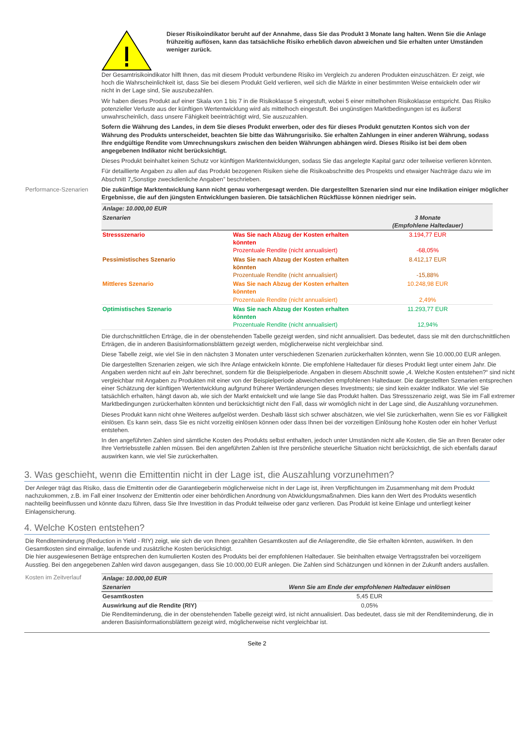Dieser Risikoindikator beruht auf der Annahme, dass Sie das Produkt 3 Monate lang halten. Wenn Sie die Anlage frühzeitig auflösen, kann das tatsächliche Risiko erheblich davon abweichen und Sie erhalten unter Umständen weniger zurück.
Der Gesamtrisikoindikator hilft Ihnen, das mit diesem Produkt verbundene Risiko im Vergleich zu anderen Produkten einzuschätzen. Er zeigt, wie hoch die Wahrscheinlichkeit ist, dass Sie bei diesem Produkt Geld verlieren, weil sich die Märkte in einer bestimmten Weise entwickeln oder wir nicht in der Lage sind, Sie auszubezahlen.
Wir haben dieses Produkt auf einer Skala von 1 bis 7 in die Risikoklasse 5 eingestuft, wobei 5 einer mittelhohen Risikoklasse entspricht. Das Risiko potenzieller Verluste aus der künftigen Wertentwicklung wird als mittelhoch eingestuft. Bei ungünstigen Marktbedingungen ist es äußerst unwahrscheinlich, dass unsere Fähigkeit beeinträchtigt wird, Sie auszuzahlen.
Sofern die Währung des Landes, in dem Sie dieses Produkt erwerben, oder des für dieses Produkt genutzten Kontos sich von der Währung des Produkts unterscheidet, beachten Sie bitte das Währungsrisiko. Sie erhalten Zahlungen in einer anderen Währung, sodass Ihre endgültige Rendite vom Umrechnungskurs zwischen den beiden Währungen abhängen wird. Dieses Risiko ist bei dem oben angegebenen Indikator nicht berücksichtigt.
Dieses Produkt beinhaltet keinen Schutz vor künftigen Marktentwicklungen, sodass Sie das angelegte Kapital ganz oder teilweise verlieren könnten.
Für detaillierte Angaben zu allen auf das Produkt bezogenen Risiken siehe die Risikoabschnitte des Prospekts und etwaiger Nachträge dazu wie im Abschnitt 7„Sonstige zweckdienliche Angaben” beschrieben.
Performance-Szenarien Die zukünftige Marktentwicklung kann nicht genau vorhergesagt werden. Die dargestellten Szenarien sind nur eine Indikation einiger möglicher Ergebnisse, die auf den jüngsten Entwicklungen basieren. Die tatsächlichen Rückflüsse können niedriger sein.
| Anlage: 10.000,00 EUR | | |
| Szenarien | | 3 Monate (Empfohlene Haltedauer) |
| Stressszenario | Was Sie nach Abzug der Kosten erhalten könnten Prozentuale Rendite (nicht annualisiert) | 3.194,77 EUR -68,05% |
| Pessimistisches Szenario | Was Sie nach Abzug der Kosten erhalten könnten Prozentuale Rendite (nicht annualisiert) | 8.412,17 EUR -15,88% |
| Mittleres Szenario | Was Sie nach Abzug der Kosten erhalten könnten Prozentuale Rendite (nicht annualisiert) | 10.248,98 EUR 2,49% |
| Optimistisches Szenario | Was Sie nach Abzug der Kosten erhalten könnten Prozentuale Rendite (nicht annualisiert) | 11.293,77 EUR 12,94% |
Die durchschnittlichen Erträge, die in der obenstehenden Tabelle gezeigt werden, sind nicht annualisiert. Das bedeutet, dass sie mit den durchschnittlichen Erträgen, die in anderen Basisinformationsblättern gezeigt werden, möglicherweise nicht vergleichbar sind.
Diese Tabelle zeigt, wie viel Sie in den nächsten 3 Monaten unter verschiedenen Szenarien zurückerhalten könnten, wenn Sie 10.000,00 EUR anlegen.
Die dargestellten Szenarien zeigen, wie sich Ihre Anlage entwickeln könnte. Die empfohlene Haltedauer für dieses Produkt liegt unter einem Jahr. Die Angaben werden nicht auf ein Jahr berechnet, sondern für die Beispielperiode. Angaben in diesem Abschnitt sowie „4. Welche Kosten entstehen?“ sind nicht vergleichbar mit Angaben zu Produkten mit einer von der Beispielperiode abweichenden empfohlenen Haltedauer. Die dargestellten Szenarien entsprechen einer Schätzung der künftigen Wertentwicklung aufgrund früherer Wertänderungen dieses Investments; sie sind kein exakter Indikator. Wie viel Sie tatsächlich erhalten, hängt davon ab, wie sich der Markt entwickelt und wie lange Sie das Produkt halten. Das Stressszenario zeigt, was Sie im Fall extremer Marktbedingungen zurückerhalten könnten und berücksichtigt nicht den Fall, dass wir womöglich nicht in der Lage sind, die Auszahlung vorzunehmen.
Dieses Produkt kann nicht ohne Weiteres aufgelöst werden. Deshalb lässt sich schwer abschätzen, wie viel Sie zurückerhalten, wenn Sie es vor Fälligkeit einlösen. Es kann sein, dass Sie es nicht vorzeitig einlösen können oder dass Ihnen bei der vorzeitigen Einlösung hohe Kosten oder ein hoher Verlust entstehen.
In den angeführten Zahlen sind sämtliche Kosten des Produkts selbst enthalten, jedoch unter Umständen nicht alle Kosten, die Sie an Ihren Berater oder Ihre Vertriebsstelle zahlen müssen. Bei den angeführten Zahlen ist Ihre persönliche steuerliche Situation nicht berücksichtigt, die sich ebenfalls darauf auswirken kann, wie viel Sie zurückerhalten.
3. Was geschieht, wenn die Emittentin nicht in der Lage ist, die Auszahlung vorzunehmen?
Der Anleger trägt das Risiko, dass die Emittentin oder die Garantiegeberin möglicherweise nicht in der Lage ist, ihren Verpflichtungen im Zusammenhang mit dem Produkt nachzukommen, z.B. im Fall einer Insolvenz der Emittentin oder einer behördlichen Anordnung von Abwicklungsmaßnahmen. Dies kann den Wert des Produkts wesentlich nachteilig beeinflussen und könnte dazu führen, dass Sie Ihre Investition in das Produkt teilweise oder ganz verlieren. Das Produkt ist keine Einlage und unterliegt keiner Einlagensicherung.
4. Welche Kosten entstehen?
Die Renditeminderung (Reduction in Yield - RIY) zeigt, wie sich die von Ihnen gezahlten Gesamtkosten auf die Anlagerendite, die Sie erhalten könnten, auswirken. In den Gesamtkosten sind einmalige, laufende und zusätzliche Kosten berücksichtigt.
Die hier ausgewiesenen Beträge entsprechen den kumulierten Kosten des Produkts bei der empfohlenen Haltedauer. Sie beinhalten etwaige Vertragsstrafen bei vorzeitigem Ausstieg. Bei den angegebenen Zahlen wird davon ausgegangen, dass Sie 10.000,00 EUR anlegen. Die Zahlen sind Schätzungen und können in der Zukunft anders ausfallen.
Kosten im Zeitverlauf
| Anlage: 10.000,00 EUR | |
| Szenarien | Wenn Sie am Ende der empfohlenen Haltedauer einlösen |
| Gesamtkosten | 5,45 EUR |
| Auswirkung auf die Rendite (RIY) | 0,05% |
Die Renditeminderung, die in der obenstehenden Tabelle gezeigt wird, ist nicht annualisiert. Das bedeutet, dass sie mit der Renditeminderung, die in anderen Basisinformationsblättern gezeigt wird, möglicherweise nicht vergleichbar ist.
Seite 2